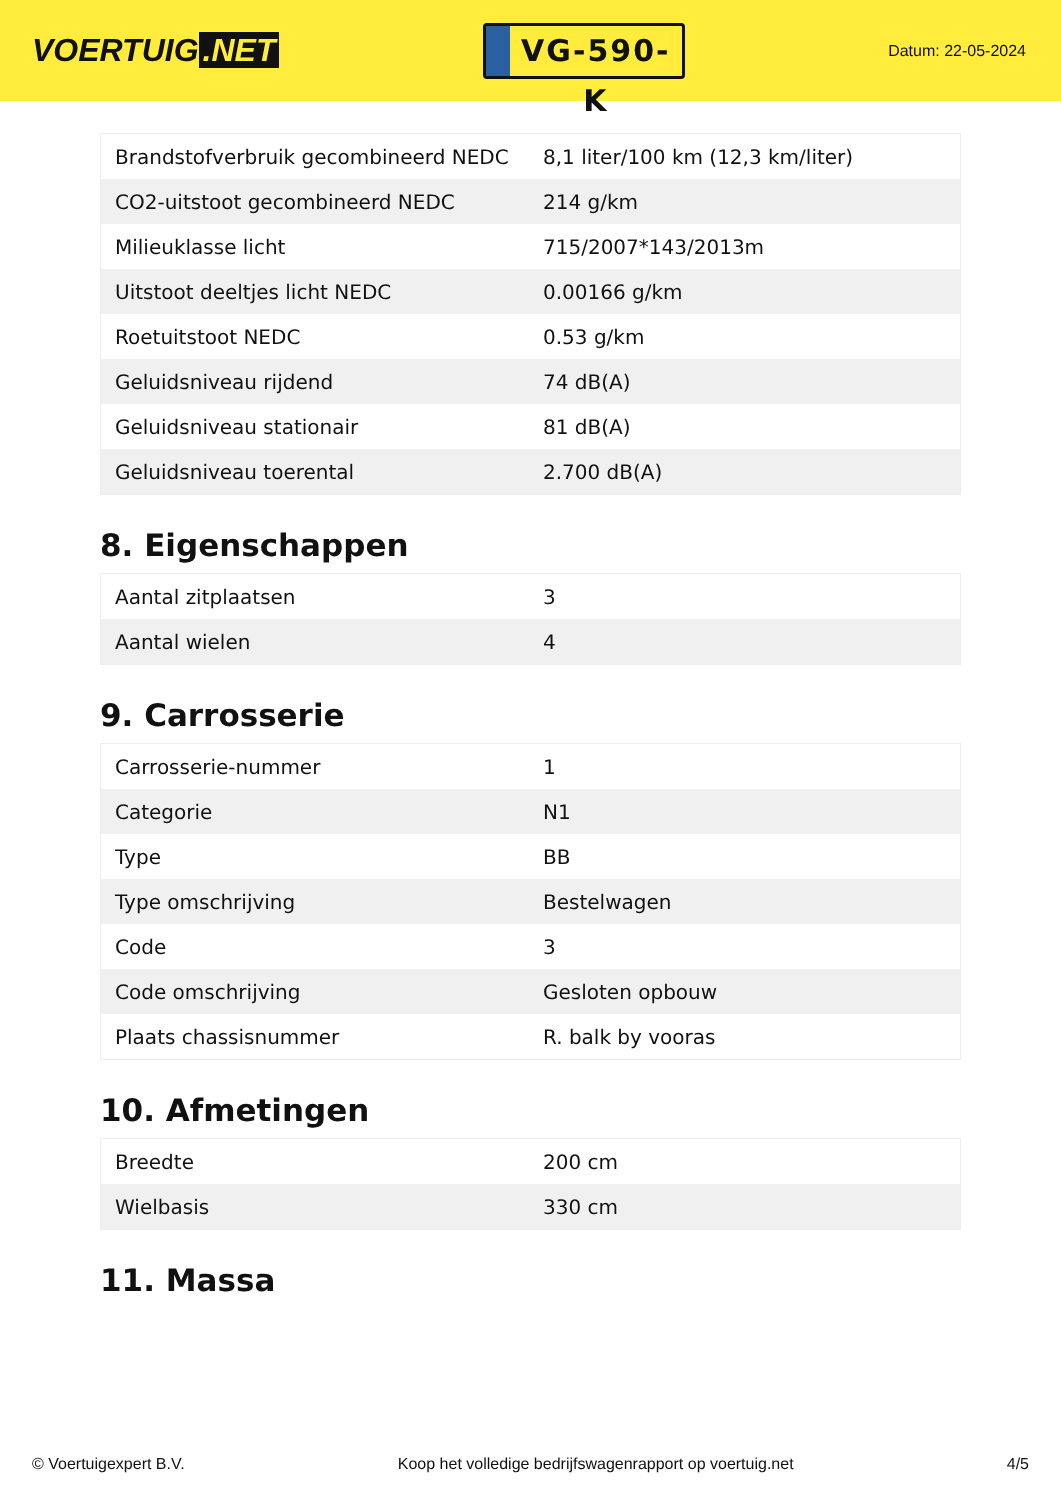VOERTUIG.NET
VG-590-K
Datum: 22-05-2024
| Brandstofverbruik gecombineerd NEDC | 8,1 liter/100 km (12,3 km/liter) |
| CO2-uitstoot gecombineerd NEDC | 214 g/km |
| Milieuklasse licht | 715/2007*143/2013m |
| Uitstoot deeltjes licht NEDC | 0.00166 g/km |
| Roetuitstoot NEDC | 0.53 g/km |
| Geluidsniveau rijdend | 74 dB(A) |
| Geluidsniveau stationair | 81 dB(A) |
| Geluidsniveau toerental | 2.700 dB(A) |
8. Eigenschappen
| Aantal zitplaatsen | 3 |
| Aantal wielen | 4 |
9. Carrosserie
| Carrosserie-nummer | 1 |
| Categorie | N1 |
| Type | BB |
| Type omschrijving | Bestelwagen |
| Code | 3 |
| Code omschrijving | Gesloten opbouw |
| Plaats chassisnummer | R. balk by vooras |
10. Afmetingen
| Breedte | 200 cm |
| Wielbasis | 330 cm |
11. Massa
© Voertuigexpert B.V. Koop het volledige bedrijfswagenrapport op voertuig.net 4/5